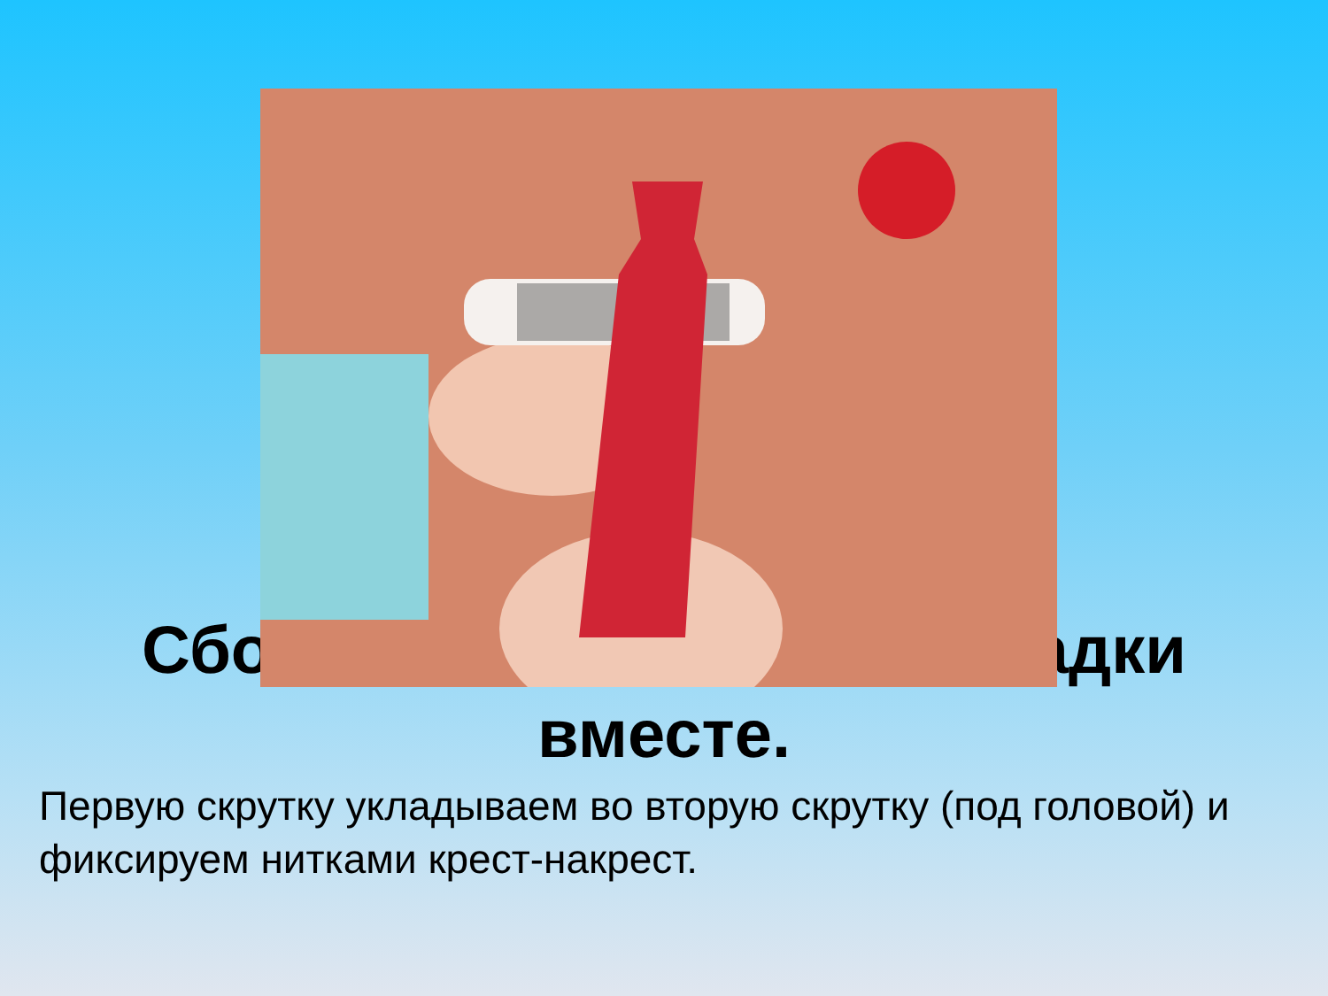Сбо адки
вместе.
Первую скрутку укладываем во вторую скрутку (под головой) и фиксируем нитками крест-накрест.